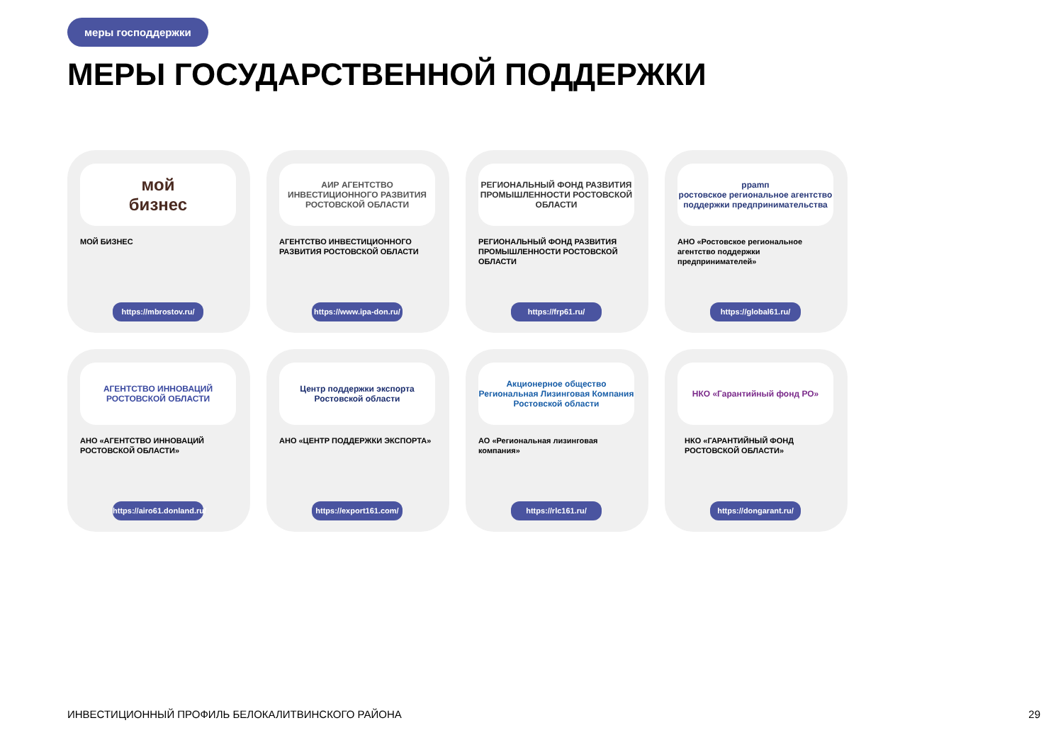меры господдержки
МЕРЫ ГОСУДАРСТВЕННОЙ ПОДДЕРЖКИ
мой
бизнес
МОЙ БИЗНЕС
https://mbrostov.ru/
АИР АГЕНТСТВО ИНВЕСТИЦИОННОГО РАЗВИТИЯ РОСТОВСКОЙ ОБЛАСТИ
АГЕНТСТВО ИНВЕСТИЦИОННОГО РАЗВИТИЯ РОСТОВСКОЙ ОБЛАСТИ
https://www.ipa-don.ru/
РЕГИОНАЛЬНЫЙ ФОНД РАЗВИТИЯ ПРОМЫШЛЕННОСТИ РОСТОВСКОЙ ОБЛАСТИ
РЕГИОНАЛЬНЫЙ ФОНД РАЗВИТИЯ ПРОМЫШЛЕННОСТИ РОСТОВСКОЙ ОБЛАСТИ
https://frp61.ru/
рраmп
ростовское региональное агентство поддержки предпринимательства
АНО «Ростовское региональное агентство поддержки предпринимателей»
https://global61.ru/
АГЕНТСТВО ИННОВАЦИЙ
РОСТОВСКОЙ ОБЛАСТИ
АНО «АГЕНТСТВО ИННОВАЦИЙ РОСТОВСКОЙ ОБЛАСТИ»
https://airo61.donland.ru/
Центр поддержки экспорта
Ростовской области
АНО «ЦЕНТР ПОДДЕРЖКИ ЭКСПОРТА»
https://export161.com/
Акционерное общество
Региональная Лизинговая Компания
Ростовской области
АО «Региональная лизинговая компания»
https://rlc161.ru/
НКО «Гарантийный фонд РО»
НКО «ГАРАНТИЙНЫЙ ФОНД РОСТОВСКОЙ ОБЛАСТИ»
https://dongarant.ru/
ИНВЕСТИЦИОННЫЙ ПРОФИЛЬ БЕЛОКАЛИТВИНСКОГО РАЙОНА
29